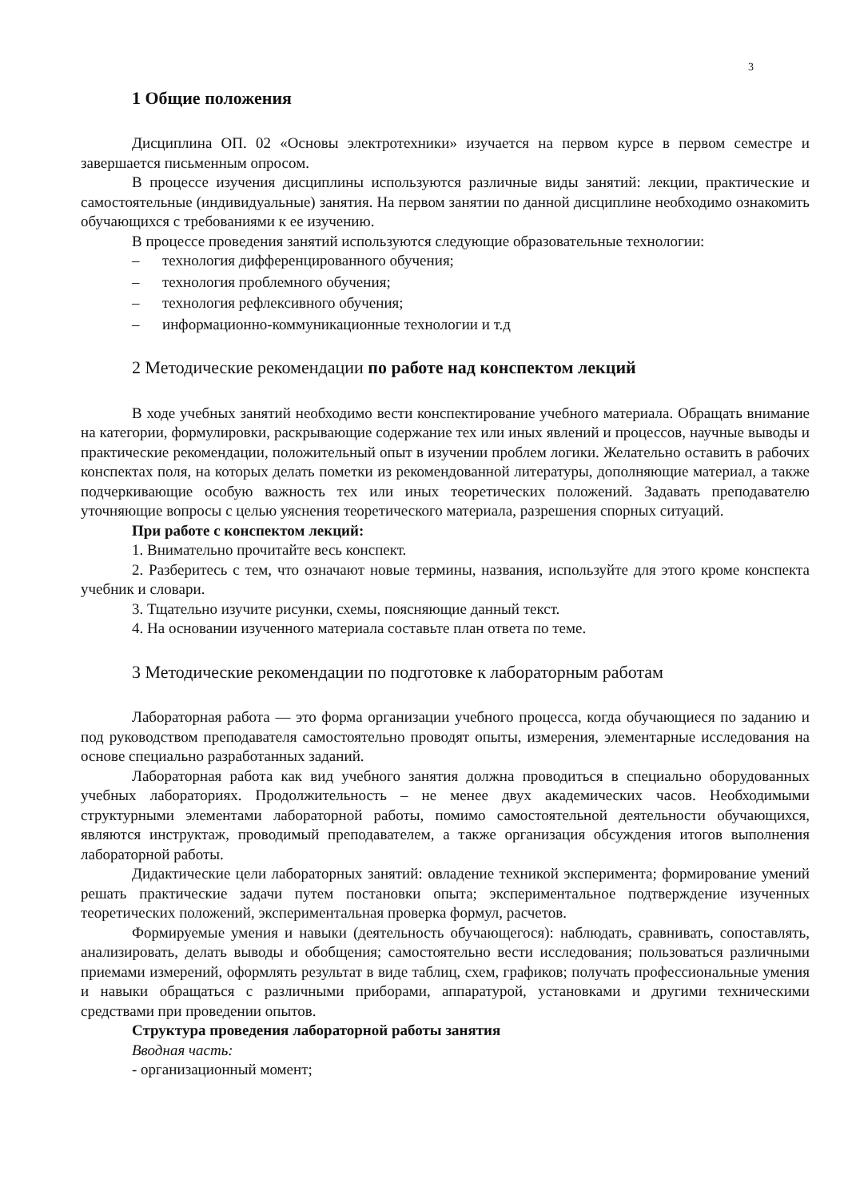3
1 Общие положения
Дисциплина ОП. 02 «Основы электротехники» изучается на первом курсе в первом семестре и завершается письменным опросом.
В процессе изучения дисциплины используются различные виды занятий: лекции, практические и самостоятельные (индивидуальные) занятия. На первом занятии по данной дисциплине необходимо ознакомить обучающихся с требованиями к ее изучению.
В процессе проведения занятий используются следующие образовательные технологии:
– технология дифференцированного обучения;
– технология проблемного обучения;
– технология рефлексивного обучения;
– информационно-коммуникационные технологии и т.д
2 Методические рекомендации по работе над конспектом лекций
В ходе учебных занятий необходимо вести конспектирование учебного материала. Обращать внимание на категории, формулировки, раскрывающие содержание тех или иных явлений и процессов, научные выводы и практические рекомендации, положительный опыт в изучении проблем логики. Желательно оставить в рабочих конспектах поля, на которых делать пометки из рекомендованной литературы, дополняющие материал, а также подчеркивающие особую важность тех или иных теоретических положений. Задавать преподавателю уточняющие вопросы с целью уяснения теоретического материала, разрешения спорных ситуаций.
При работе с конспектом лекций:
1. Внимательно прочитайте весь конспект.
2. Разберитесь с тем, что означают новые термины, названия, используйте для этого кроме конспекта учебник и словари.
3. Тщательно изучите рисунки, схемы, поясняющие данный текст.
4. На основании изученного материала составьте план ответа по теме.
3 Методические рекомендации по подготовке к лабораторным работам
Лабораторная работа — это форма организации учебного процесса, когда обучающиеся по заданию и под руководством преподавателя самостоятельно проводят опыты, измерения, элементарные исследования на основе специально разработанных заданий.
Лабораторная работа как вид учебного занятия должна проводиться в специально оборудованных учебных лабораториях. Продолжительность – не менее двух академических часов. Необходимыми структурными элементами лабораторной работы, помимо самостоятельной деятельности обучающихся, являются инструктаж, проводимый преподавателем, а также организация обсуждения итогов выполнения лабораторной работы.
Дидактические цели лабораторных занятий: овладение техникой эксперимента; формирование умений решать практические задачи путем постановки опыта; экспериментальное подтверждение изученных теоретических положений, экспериментальная проверка формул, расчетов.
Формируемые умения и навыки (деятельность обучающегося): наблюдать, сравнивать, сопоставлять, анализировать, делать выводы и обобщения; самостоятельно вести исследования; пользоваться различными приемами измерений, оформлять результат в виде таблиц, схем, графиков; получать профессиональные умения и навыки обращаться с различными приборами, аппаратурой, установками и другими техническими средствами при проведении опытов.
Структура проведения лабораторной работы занятия
Вводная часть:
- организационный момент;